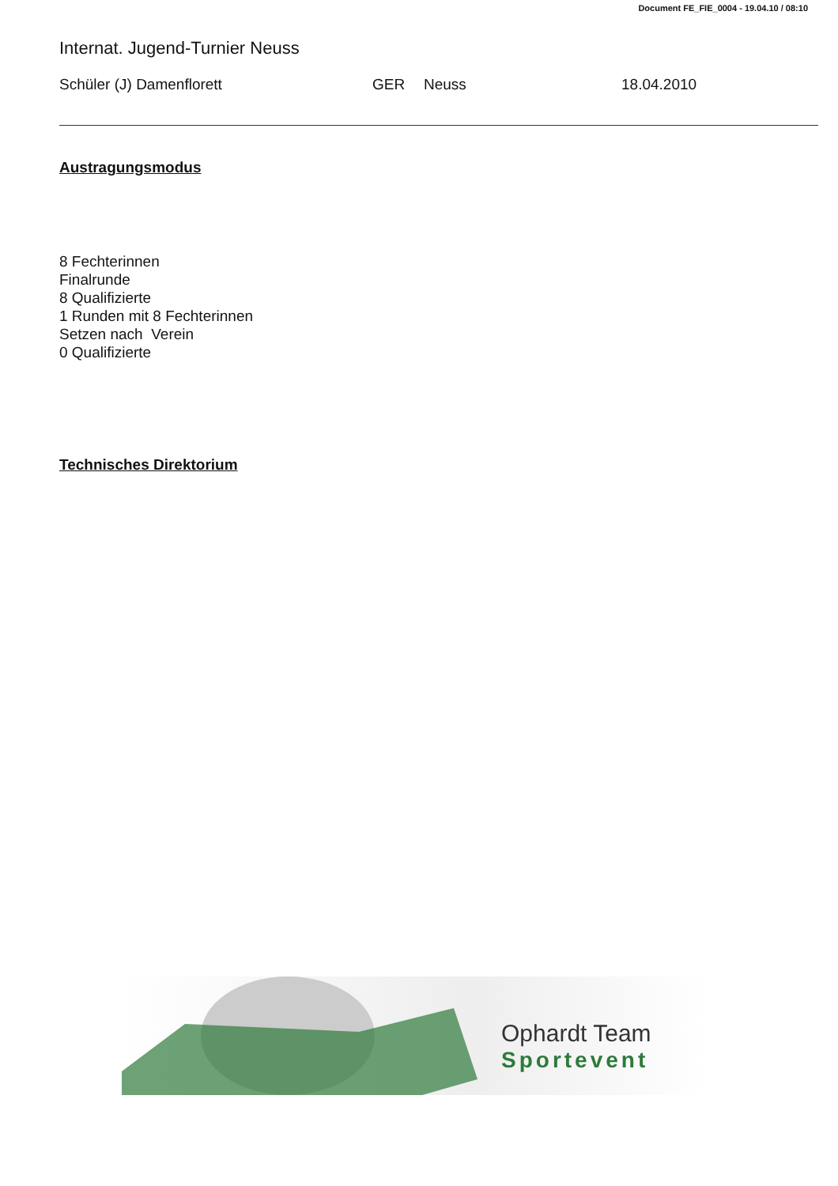Document FE_FIE_0004 - 19.04.10 / 08:10
Internat. Jugend-Turnier Neuss
Schüler (J) Damenflorett GER Neuss 18.04.2010
Austragungsmodus
8 Fechterinnen
Finalrunde
8 Qualifizierte
1 Runden mit 8 Fechterinnen
Setzen nach Verein
0 Qualifizierte
Technisches Direktorium
Ophardt Team
Sportevent